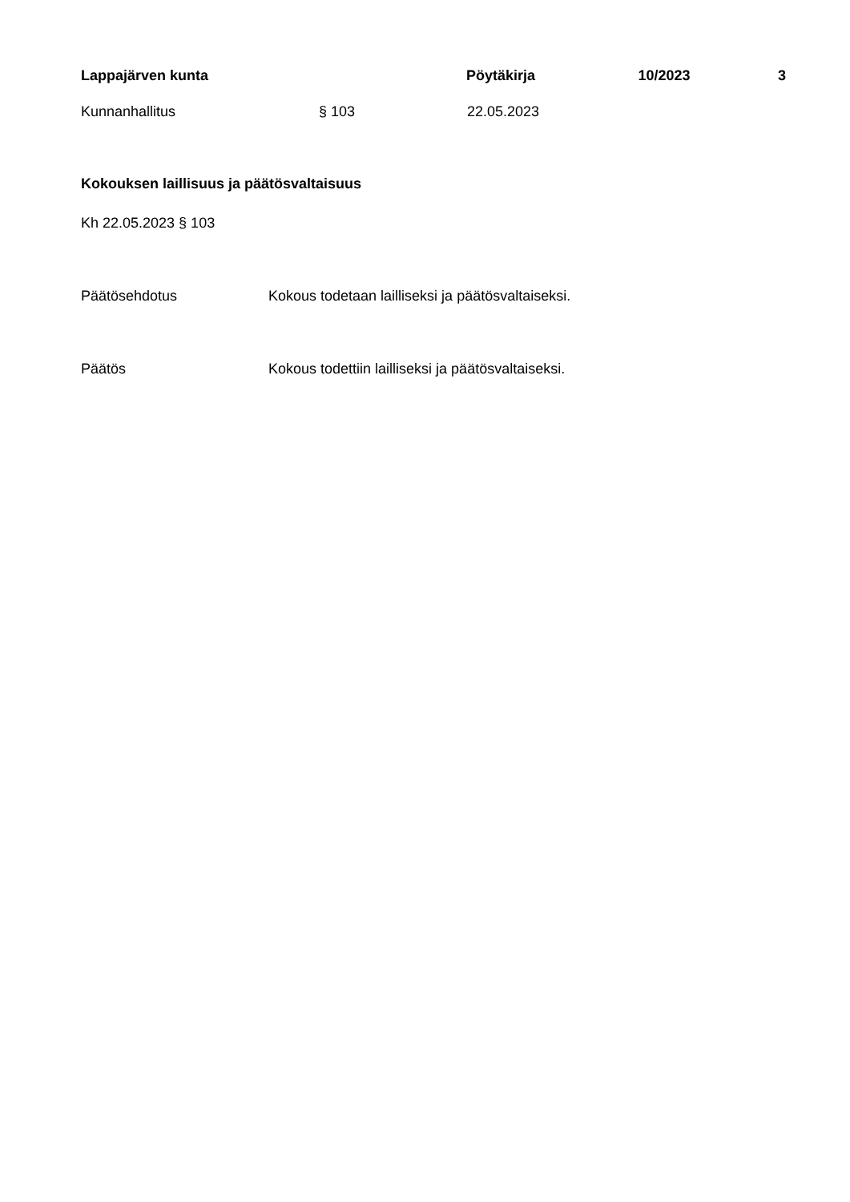Lappajärven kunta Pöytäkirja 10/2023 3
Kunnanhallitus § 103 22.05.2023
Kokouksen laillisuus ja päätösvaltaisuus
Kh 22.05.2023 § 103
Päätösehdotus Kokous todetaan lailliseksi ja päätösvaltaiseksi.
Päätös Kokous todettiin lailliseksi ja päätösvaltaiseksi.